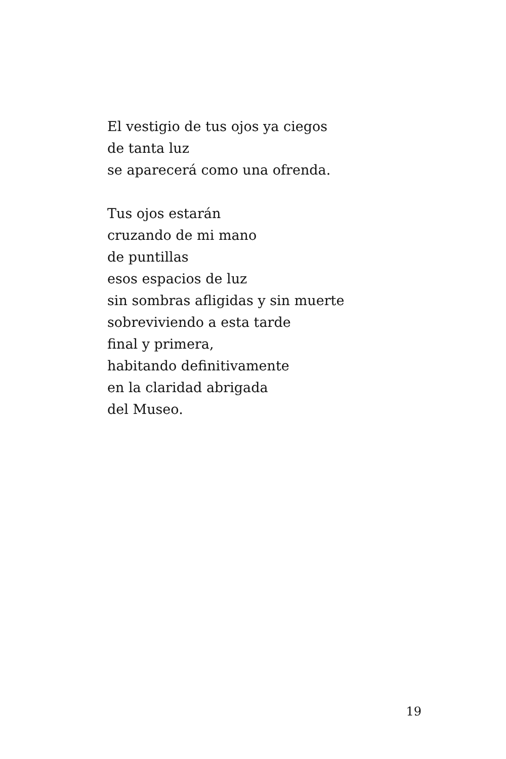El vestigio de tus ojos ya ciegos
de tanta luz
se aparecerá como una ofrenda.
Tus ojos estarán
cruzando de mi mano
de puntillas
esos espacios de luz
sin sombras afligidas y sin muerte
sobreviviendo a esta tarde
final y primera,
habitando definitivamente
en la claridad abrigada
del Museo.
19